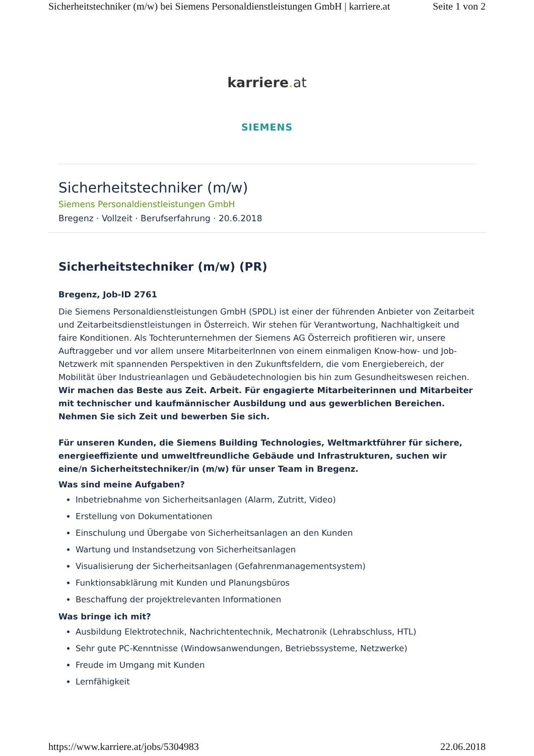Sicherheitstechniker (m/w) bei Siemens Personaldienstleistungen GmbH | karriere.at Seite 1 von 2
karriere. at
SIEMENS
Sicherheitstechniker (m/w)
Siemens Personaldienstleistungen GmbH
Bregenz · Vollzeit · Berufserfahrung · 20.6.2018
Sicherheitstechniker (m/w) (PR)
Bregenz, Job-ID 2761
Die Siemens Personaldienstleistungen GmbH (SPDL) ist einer der führenden Anbieter von Zeitarbeit und Zeitarbeitsdienstleistungen in Österreich. Wir stehen für Verantwortung, Nachhaltigkeit und faire Konditionen. Als Tochterunternehmen der Siemens AG Österreich profitieren wir, unsere Auftraggeber und vor allem unsere MitarbeiterInnen von einem einmaligen Know-how- und Job-Netzwerk mit spannenden Perspektiven in den Zukunftsfeldern, die vom Energiebereich, der Mobilität über Industrieanlagen und Gebäudetechnologien bis hin zum Gesundheitswesen reichen. Wir machen das Beste aus Zeit. Arbeit. Für engagierte Mitarbeiterinnen und Mitarbeiter mit technischer und kaufmännischer Ausbildung und aus gewerblichen Bereichen. Nehmen Sie sich Zeit und bewerben Sie sich.
Für unseren Kunden, die Siemens Building Technologies, Weltmarktführer für sichere, energieeffiziente und umweltfreundliche Gebäude und Infrastrukturen, suchen wir eine/n Sicherheitstechniker/in (m/w) für unser Team in Bregenz.
Was sind meine Aufgaben?
Inbetriebnahme von Sicherheitsanlagen (Alarm, Zutritt, Video)
Erstellung von Dokumentationen
Einschulung und Übergabe von Sicherheitsanlagen an den Kunden
Wartung und Instandsetzung von Sicherheitsanlagen
Visualisierung der Sicherheitsanlagen (Gefahrenmanagementsystem)
Funktionsabklärung mit Kunden und Planungsbüros
Beschaffung der projektrelevanten Informationen
Was bringe ich mit?
Ausbildung Elektrotechnik, Nachrichtentechnik, Mechatronik (Lehrabschluss, HTL)
Sehr gute PC-Kenntnisse (Windowsanwendungen, Betriebssysteme, Netzwerke)
Freude im Umgang mit Kunden
Lernfähigkeit
https://www.karriere.at/jobs/5304983 22.06.2018